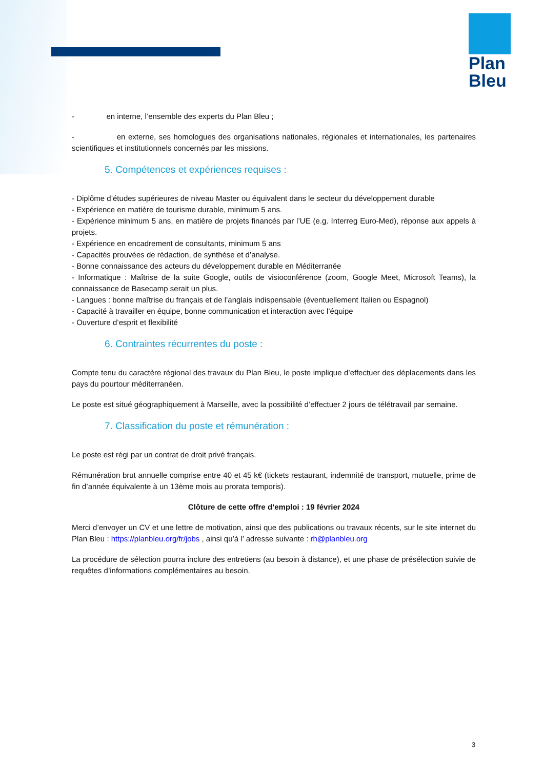Plan
Bleu
- en interne, l’ensemble des experts du Plan Bleu ;
- en externe, ses homologues des organisations nationales, régionales et internationales, les partenaires scientifiques et institutionnels concernés par les missions.
5. Compétences et expériences requises :
- Diplôme d’études supérieures de niveau Master ou équivalent dans le secteur du développement durable
- Expérience en matière de tourisme durable, minimum 5 ans.
- Expérience minimum 5 ans, en matière de projets financés par l’UE (e.g. Interreg Euro-Med), réponse aux appels à projets.
- Expérience en encadrement de consultants, minimum 5 ans
- Capacités prouvées de rédaction, de synthèse et d’analyse.
- Bonne connaissance des acteurs du développement durable en Méditerranée
- Informatique : Maîtrise de la suite Google, outils de visioconférence (zoom, Google Meet, Microsoft Teams), la connaissance de Basecamp serait un plus.
- Langues : bonne maîtrise du français et de l’anglais indispensable (éventuellement Italien ou Espagnol)
- Capacité à travailler en équipe, bonne communication et interaction avec l’équipe
- Ouverture d’esprit et flexibilité
6. Contraintes récurrentes du poste :
Compte tenu du caractère régional des travaux du Plan Bleu, le poste implique d’effectuer des déplacements dans les pays du pourtour méditerranéen.
Le poste est situé géographiquement à Marseille, avec la possibilité d’effectuer 2 jours de télétravail par semaine.
7. Classification du poste et rémunération :
Le poste est régi par un contrat de droit privé français.
Rémunération brut annuelle comprise entre 40 et 45 k€ (tickets restaurant, indemnité de transport, mutuelle, prime de fin d’année équivalente à un 13ème mois au prorata temporis).
Clôture de cette offre d’emploi : 19 février 2024
Merci d’envoyer un CV et une lettre de motivation, ainsi que des publications ou travaux récents, sur le site internet du Plan Bleu : https://planbleu.org/fr/jobs , ainsi qu’à l’ adresse suivante : rh@planbleu.org
La procédure de sélection pourra inclure des entretiens (au besoin à distance), et une phase de présélection suivie de requêtes d’informations complémentaires au besoin.
3